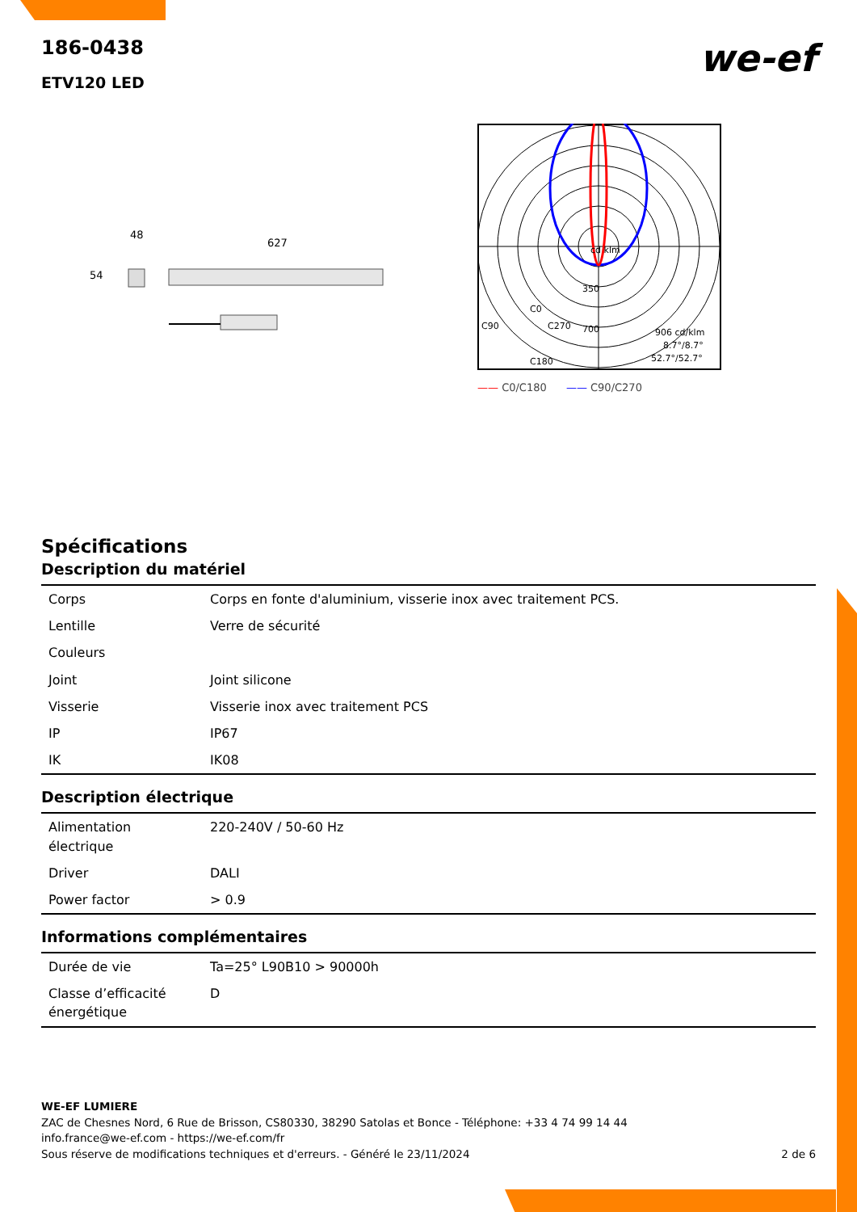186-0438
ETV120 LED
we-ef
48
54
627
cd klm
350
700
C90
C0
C270
C180
906 cd/klm
8.7°/8.7°
52.7°/52.7°
—— C0/C180 —— C90/C270
Spécifications
Description du matériel
| Corps | Corps en fonte d'aluminium, visserie inox avec traitement PCS. |
| Lentille | Verre de sécurité |
| Couleurs | |
| Joint | Joint silicone |
| Visserie | Visserie inox avec traitement PCS |
| IP | IP67 |
| IK | IK08 |
Description électrique
| Alimentation électrique | 220-240V / 50-60 Hz |
| Driver | DALI |
| Power factor | > 0.9 |
Informations complémentaires
| Durée de vie | Ta=25° L90B10 > 90000h |
| Classe d’efficacité énergétique | D |
WE-EF LUMIERE
ZAC de Chesnes Nord, 6 Rue de Brisson, CS80330, 38290 Satolas et Bonce - Téléphone: +33 4 74 99 14 44
info.france@we-ef.com - https://we-ef.com/fr
Sous réserve de modifications techniques et d'erreurs. - Généré le 23/11/2024 2 de 6